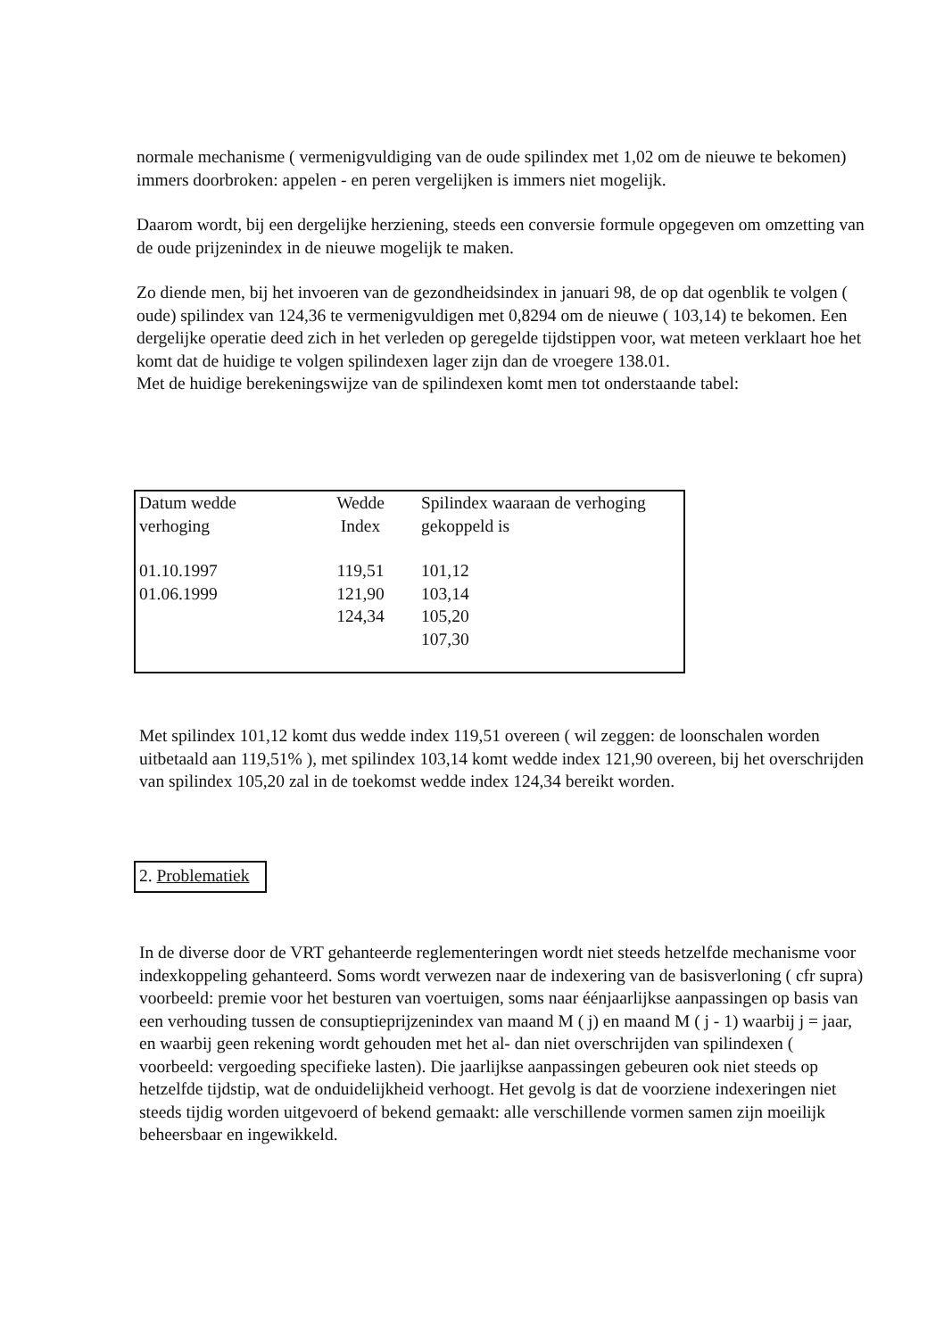normale mechanisme ( vermenigvuldiging van de oude spilindex met 1,02 om de nieuwe te bekomen) immers doorbroken: appelen - en peren vergelijken is immers niet mogelijk.
Daarom wordt, bij een dergelijke herziening, steeds een conversie formule opgegeven om omzetting van de oude prijzenindex in de nieuwe mogelijk te maken.
Zo diende men, bij het invoeren van de gezondheidsindex in januari 98, de op dat ogenblik te volgen ( oude) spilindex van 124,36 te vermenigvuldigen met 0,8294 om de nieuwe ( 103,14) te bekomen. Een dergelijke operatie deed zich in het verleden op geregelde tijdstippen voor, wat meteen verklaart hoe het komt dat de huidige te volgen spilindexen lager zijn dan de vroegere 138.01.
Met de huidige berekeningswijze van de spilindexen komt men tot onderstaande tabel:
| Datum wedde verhoging | Wedde Index | Spilindex waaraan de verhoging gekoppeld is |
| 01.10.1997 | 119,51 | 101,12 |
| 01.06.1999 | 121,90 | 103,14 |
| | 124,34 | 105,20 |
| | | 107,30 |
Met spilindex 101,12 komt dus wedde index 119,51 overeen ( wil zeggen: de loonschalen worden uitbetaald aan 119,51% ), met spilindex 103,14 komt wedde index 121,90 overeen, bij het overschrijden van spilindex 105,20 zal in de toekomst wedde index 124,34 bereikt worden.
2. Problematiek
In de diverse door de VRT gehanteerde reglementeringen wordt niet steeds hetzelfde mechanisme voor indexkoppeling gehanteerd. Soms wordt verwezen naar de indexering van de basisverloning ( cfr supra) voorbeeld: premie voor het besturen van voertuigen, soms naar éénjaarlijkse aanpassingen op basis van een verhouding tussen de consuptieprijzenindex van maand M ( j) en maand M ( j - 1) waarbij j = jaar, en waarbij geen rekening wordt gehouden met het al- dan niet overschrijden van spilindexen ( voorbeeld: vergoeding specifieke lasten). Die jaarlijkse aanpassingen gebeuren ook niet steeds op hetzelfde tijdstip, wat de onduidelijkheid verhoogt. Het gevolg is dat de voorziene indexeringen niet steeds tijdig worden uitgevoerd of bekend gemaakt: alle verschillende vormen samen zijn moeilijk beheersbaar en ingewikkeld.